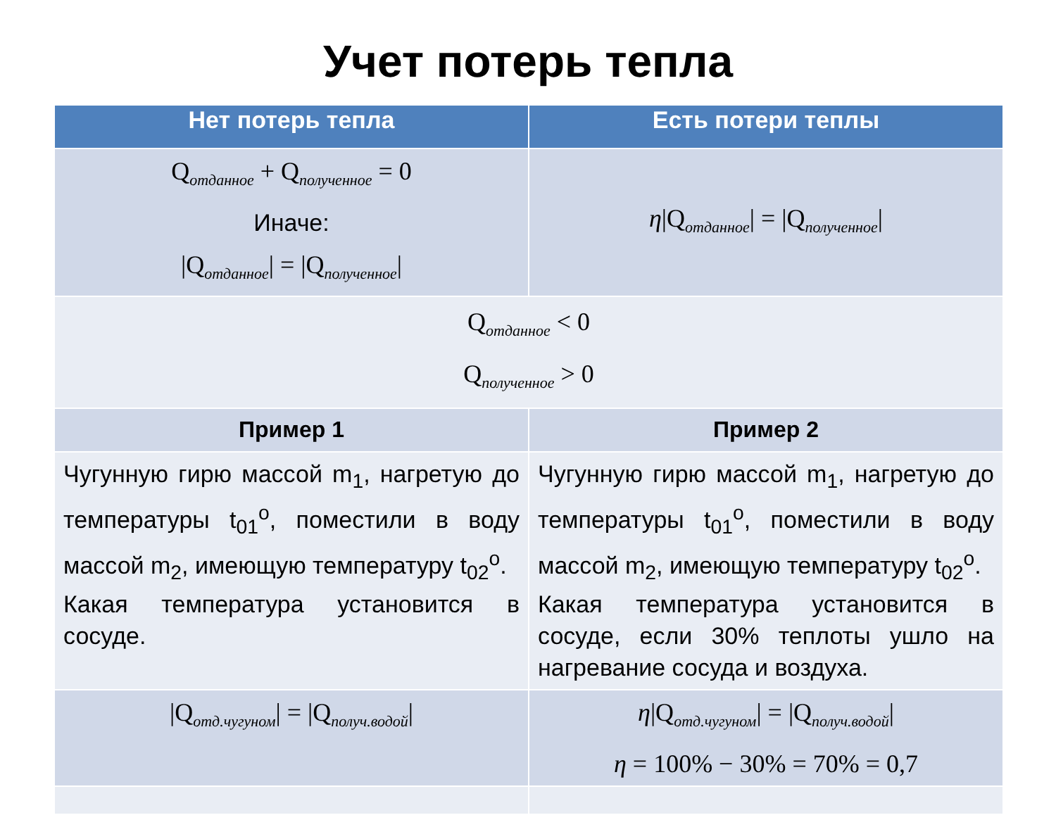Учет потерь тепла
| Нет потерь тепла | Есть потери теплы |
| --- | --- |
| Q<sub>отданное</sub> + Q<sub>полученное</sub> = 0 Иначе: /Q<sub>отданное</sub>/ = /Q<sub>полученное</sub>/ | η /Q<sub>отданное</sub>/ = /Q<sub>полученное</sub>/ |
| Q<sub>отданное</sub> < 0 Q<sub>полученное</sub> > 0 | |
| Пример 1 | Пример 2 |
| Чугунную гирю массой m<sub>1</sub>, нагретую до температуры t<sub>01</sub><sup>o</sup>, поместили в воду массой m<sub>2</sub>, имеющую температуру t<sub>02</sub><sup>o</sup>. Какая температура установится в сосуде. | Чугунную гирю массой m<sub>1</sub>, нагретую до температуры t<sub>01</sub><sup>o</sup>, поместили в воду массой m<sub>2</sub>, имеющую температуру t<sub>02</sub><sup>o</sup>. Какая температура установится в сосуде, если 30% теплоты ушло на нагревание сосуда и воздуха. |
| /Q<sub>отд.чугуном</sub>/ = /Q<sub>получ.водой</sub>/ | η /Q<sub>отд.чугуном</sub>/ = /Q<sub>получ.водой</sub>/ η = 100% − 30% = 70% = 0,7 |